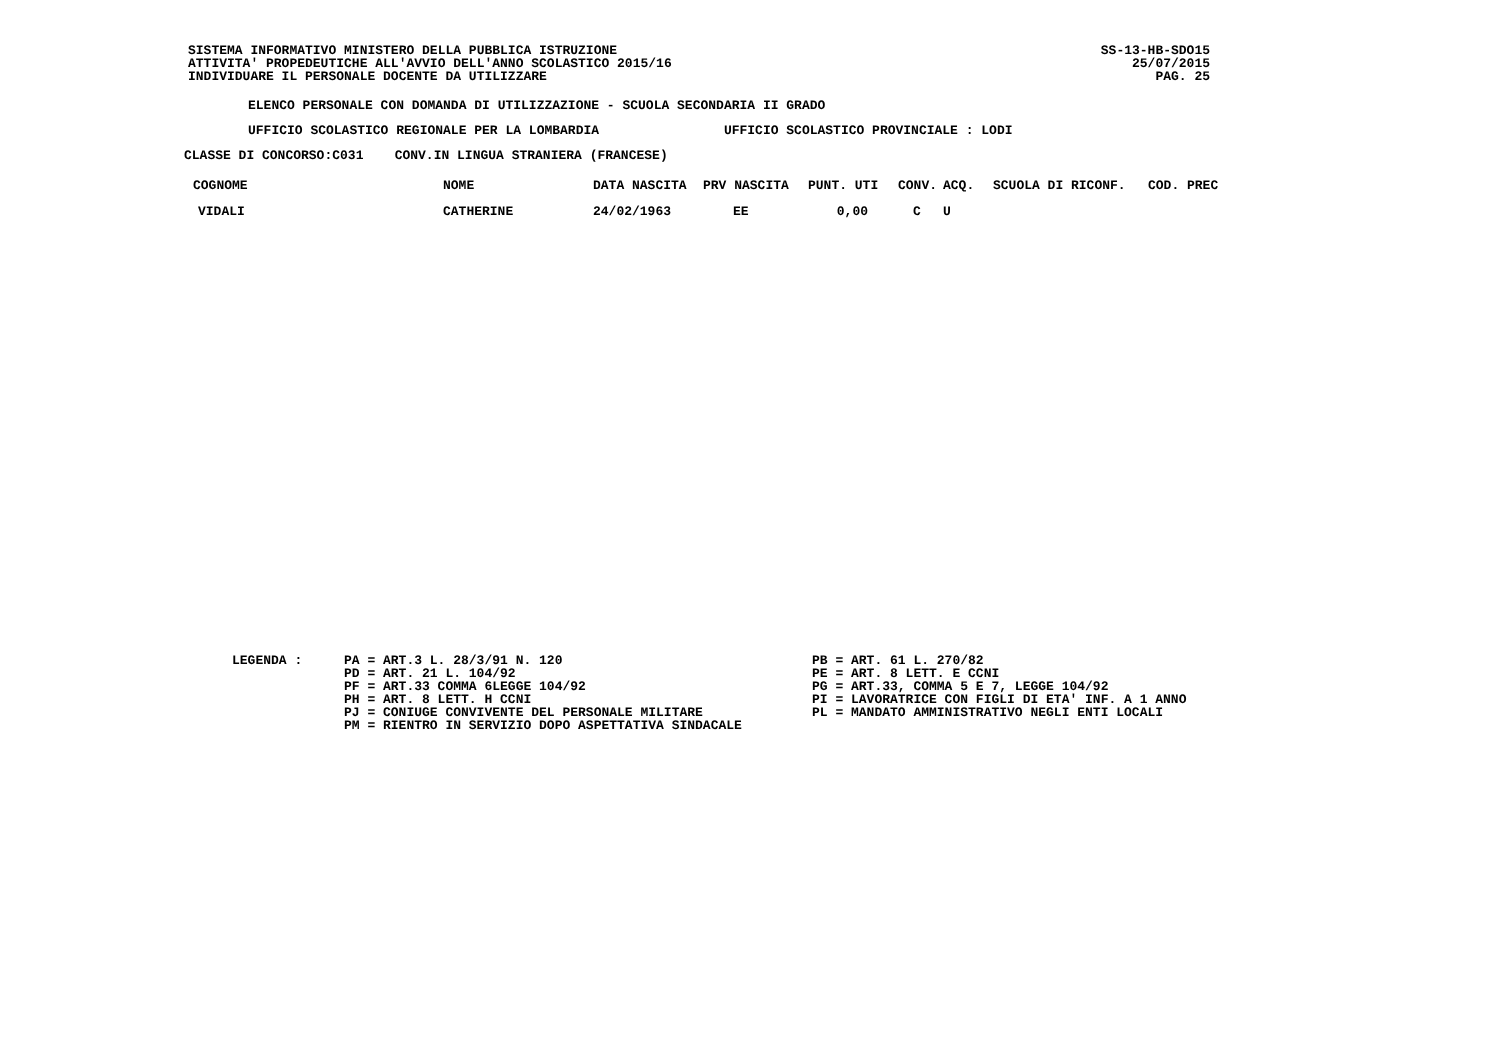SISTEMA INFORMATIVO MINISTERO DELLA PUBBLICA ISTRUZIONE ATTIVITA' PROPEDEUTICHE ALL'AVVIO DELL'ANNO SCOLASTICO 2015/16 INDIVIDUARE IL PERSONALE DOCENTE DA UTILIZZARE
SS-13-HB-SDO15 25/07/2015 PAG. 25
ELENCO PERSONALE CON DOMANDA DI UTILIZZAZIONE - SCUOLA SECONDARIA II GRADO
UFFICIO SCOLASTICO REGIONALE PER LA LOMBARDIA UFFICIO SCOLASTICO PROVINCIALE : LODI
CLASSE DI CONCORSO:C031 CONV.IN LINGUA STRANIERA (FRANCESE)
| COGNOME | NOME | DATA NASCITA | PRV NASCITA | PUNT. UTI | CONV. | ACQ. | SCUOLA DI RICONF. | COD. PREC |
| --- | --- | --- | --- | --- | --- | --- | --- | --- |
| VIDALI | CATHERINE | 24/02/1963 | EE | 0,00 | C | U | | |
LEGENDA :
PA = ART.3 L. 28/3/91 N. 120 PD = ART. 21 L. 104/92 PF = ART.33 COMMA 6LEGGE 104/92 PH = ART. 8 LETT. H CCNI PJ = CONIUGE CONVIVENTE DEL PERSONALE MILITARE PM = RIENTRO IN SERVIZIO DOPO ASPETTATIVA SINDACALE
PB = ART. 61 L. 270/82 PE = ART. 8 LETT. E CCNI PG = ART.33, COMMA 5 E 7, LEGGE 104/92 PI = LAVORATRICE CON FIGLI DI ETA' INF. A 1 ANNO PL = MANDATO AMMINISTRATIVO NEGLI ENTI LOCALI